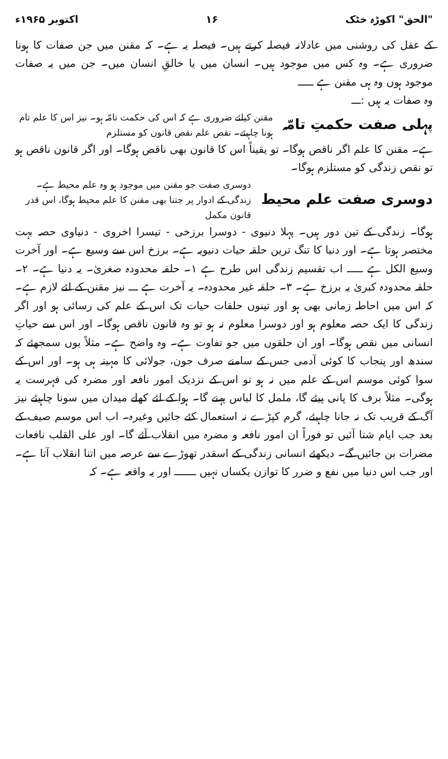"الحق" اکوڑہ خٹک ۱۶ اکتوبر ۱۹۶۵ء
کے عقل کی روشنی میں عادلانہ فیصلہ کرتے ہیں۔ فیصلہ یہ ہے۔ کہ مقنن میں جن صفات کا ہونا ضروری ہے۔ وہ کس میں موجود ہیں۔ انسان میں یا خالقِ انسان میں۔ جن میں یہ صفات موجود ہوں وہ ہی مقنن ہے ـــــ
وہ صفات یہ ہیں :ـــ
پہلی صفت حکمتِ تامّہ
مقنن کیلئے ضروری ہے کہ اس کی حکمت تامّہ ہو۔ نیز اس کا علم تام ہونا چاہیئے۔ نقص علم نقص قانون کو مستلزم
ہے۔ مقنن کا علم اگر ناقص ہوگا۔ تو یقیناً اس کا قانون بھی ناقص ہوگا۔ اور اگر قانون ناقص ہو تو نقص زندگی کو مستلزم ہوگا۔
دوسری صفت علم محیط
دوسری صفت جو مقنن میں موجود ہو وہ علم محیط ہے۔ زندگی کے ادوار پر جتنا بھی مقنن کا علم محیط ہوگا، اس قدر قانون مکمل
ہوگا۔ زندگی کے تین دور ہیں۔ پہلا دنیوی - دوسرا برزخی - تیسرا اخروی - دنیاوی حصہ بہت مختصر ہوتا ہے۔ اور دنیا کا تنگ ترین حلقہ حیات دنیویہ ہے۔ برزخ اس سے وسیع ہے۔ اور آخرت وسیع الکل ہے ـــــ اب تقسیم زندگی اس طرح ہے ۱۔ حلقہ محدودہ صغریٰ۔ یہ دنیا ہے۔ ۲۔ حلقہ محدودہ کبریٰ یہ برزخ ہے۔ ۳۔ حلقہ غیر محدودہ۔ یہ آخرت ہے ـــ نیز مقنن کے لئے لازم ہے۔ کہ اس میں احاطہ زمانی بھی ہو اور تینوں حلقات حیات تک اس کے علم کی رسائی ہو اور اگر زندگی کا ایک حصہ معلوم ہو اور دوسرا معلوم نہ ہو تو وہ قانون ناقص ہوگا۔ اور اس سے حیاتِ انسانی میں نقص ہوگا۔ اور ان حلقوں میں جو تفاوت ہے۔ وہ واضح ہے۔ مثلاً یوں سمجھئے کہ سندھ اور پنجاب کا کوئی آدمی جس کے سامنے صرف جون، جولائی کا مہینہ ہی ہو۔ اور اس کے سوا کوئی موسم اس کے علم میں نہ ہو تو اس کے نزدیک امور نافعہ اور مضرہ کی فہرست یہ ہوگی۔ مثلاً برف کا پانی پیئے گا، ململ کا لباس پہنے گا۔ ہوا کے لئے کھلے میدان میں سونا چاہیئے نیز آگ کے قریب تک نہ جانا چاہیئے، گرم کپڑے نہ استعمال کئے جائیں وغیرہ۔ اب اس موسم صیف کے بعد جب ایام شتا آئیں تو فوراً ان امور نافعہ و مضرہ میں انقلاب آئے گا۔ اور علی القلب نافعات مضرات بن جائیں گے۔ دیکھئے انسانی زندگی کے اسقدر تھوڑے سے عرصہ میں اتنا انقلاب آتا ہے۔ اور جب اس دنیا میں نفع و ضرر کا توازن یکساں نہیں ـــــــ اور یہ واقعہ ہے۔ کہ